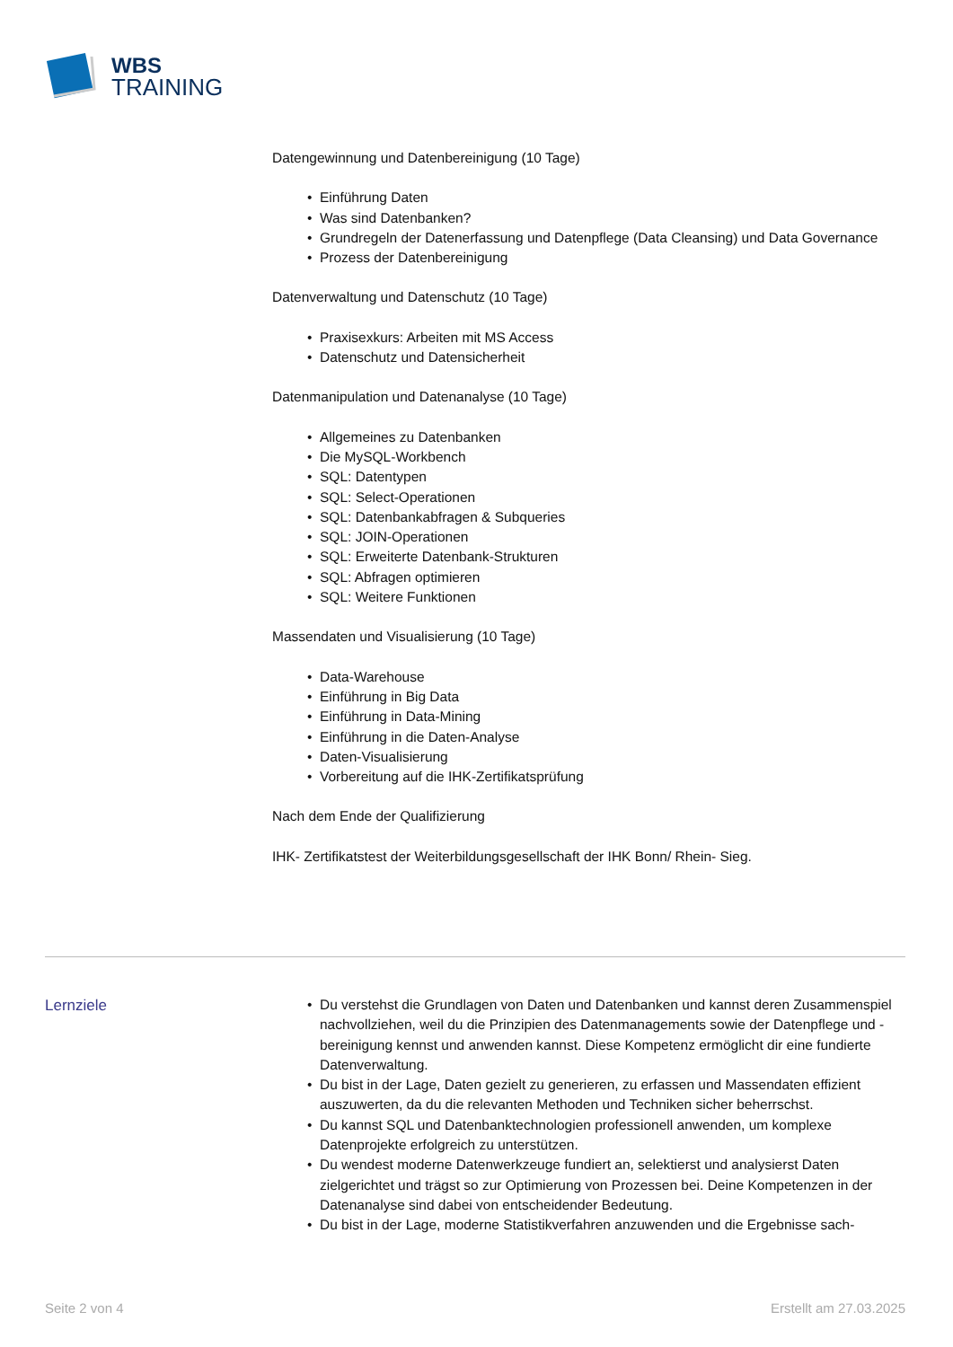WBS
TRAINING
Datengewinnung und Datenbereinigung (10 Tage)
• Einführung Daten
• Was sind Datenbanken?
• Grundregeln der Datenerfassung und Datenpflege (Data Cleansing) und Data Governance
• Prozess der Datenbereinigung
Datenverwaltung und Datenschutz (10 Tage)
• Praxisexkurs: Arbeiten mit MS Access
• Datenschutz und Datensicherheit
Datenmanipulation und Datenanalyse (10 Tage)
• Allgemeines zu Datenbanken
• Die MySQL-Workbench
• SQL: Datentypen
• SQL: Select-Operationen
• SQL: Datenbankabfragen & Subqueries
• SQL: JOIN-Operationen
• SQL: Erweiterte Datenbank-Strukturen
• SQL: Abfragen optimieren
• SQL: Weitere Funktionen
Massendaten und Visualisierung (10 Tage)
• Data-Warehouse
• Einführung in Big Data
• Einführung in Data-Mining
• Einführung in die Daten-Analyse
• Daten-Visualisierung
• Vorbereitung auf die IHK-Zertifikatsprüfung
Nach dem Ende der Qualifizierung
IHK- Zertifikatstest der Weiterbildungsgesellschaft der IHK Bonn/ Rhein- Sieg.
Lernziele
• Du verstehst die Grundlagen von Daten und Datenbanken und kannst deren Zusammenspiel nachvollziehen, weil du die Prinzipien des Datenmanagements sowie der Datenpflege und -bereinigung kennst und anwenden kannst. Diese Kompetenz ermöglicht dir eine fundierte Datenverwaltung.
• Du bist in der Lage, Daten gezielt zu generieren, zu erfassen und Massendaten effizient auszuwerten, da du die relevanten Methoden und Techniken sicher beherrschst.
• Du kannst SQL und Datenbanktechnologien professionell anwenden, um komplexe Datenprojekte erfolgreich zu unterstützen.
• Du wendest moderne Datenwerkzeuge fundiert an, selektierst und analysierst Daten zielgerichtet und trägst so zur Optimierung von Prozessen bei. Deine Kompetenzen in der Datenanalyse sind dabei von entscheidender Bedeutung.
• Du bist in der Lage, moderne Statistikverfahren anzuwenden und die Ergebnisse sach-
Seite 2 von 4 Erstellt am 27.03.2025